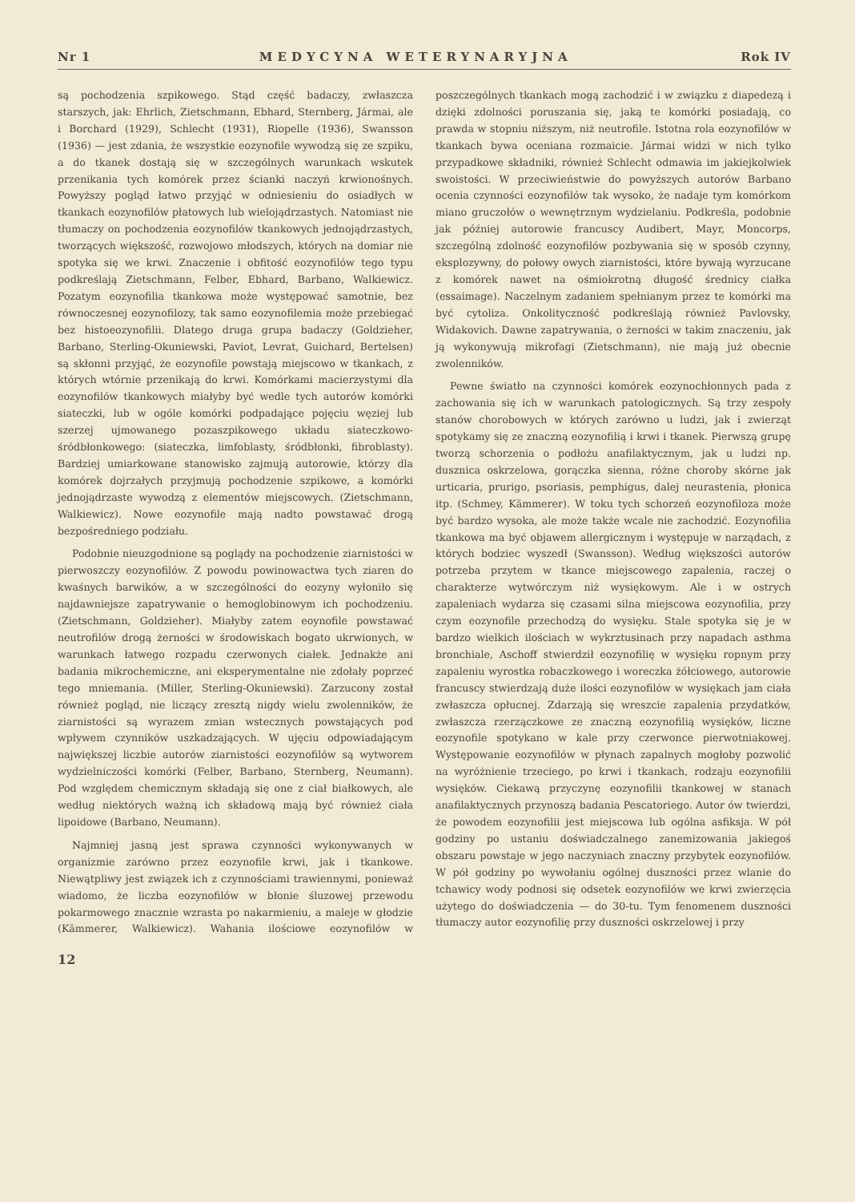Nr 1 MEDYCYNA WETERYNARYJNA Rok IV
są pochodzenia szpikowego. Stąd część badaczy, zwłaszcza starszych, jak: Ehrlich, Zietschmann, Ebhard, Sternberg, Jármai, ale i Borchard (1929), Schlecht (1931), Riopelle (1936), Swansson (1936) — jest zdania, że wszystkie eozynofile wywodzą się ze szpiku, a do tkanek dostają się w szczególnych warunkach wskutek przenikania tych komórek przez ścianki naczyń krwionośnych. Powyższy pogląd łatwo przyjąć w odniesieniu do osiadłych w tkankach eozynofilów płatowych lub wielojądrzastych. Natomiast nie tłumaczy on pochodzenia eozynofilów tkankowych jednojądrzastych, tworzących większość, rozwojowo młodszych, których na domiar nie spotyka się we krwi. Znaczenie i obfitość eozynofilów tego typu podkreślają Zietschmann, Felber, Ebhard, Barbano, Walkiewicz. Pozatym eozynofilia tkankowa może występować samotnie, bez równoczesnej eozynofilozy, tak samo eozynofilemia może przebiegać bez histoeozynofilii. Dlatego druga grupa badaczy (Goldzieher, Barbano, Sterling-Okuniewski, Paviot, Levrat, Guichard, Bertelsen) są skłonni przyjąć, że eozynofile powstają miejscowo w tkankach, z których wtórnie przenikają do krwi. Komórkami macierzystymi dla eozynofilów tkankowych miałyby być wedle tych autorów komórki siateczki, lub w ogóle komórki podpadające pojęciu węziej lub szerzej ujmowanego pozaszpikowego układu siateczkowo-śródbłonkowego: (siateczka, limfoblasty, śródbłonki, fibroblasty). Bardziej umiarkowane stanowisko zajmują autorowie, którzy dla komórek dojrzałych przyjmują pochodzenie szpikowe, a komórki jednojądrzaste wywodzą z elementów miejscowych. (Zietschmann, Walkiewicz). Nowe eozynofile mają nadto powstawać drogą bezpośredniego podziału.
Podobnie nieuzgodnione są poglądy na pochodzenie ziarnistości w pierwoszczy eozynofilów. Z powodu powinowactwa tych ziaren do kwaśnych barwików, a w szczególności do eozyny wyłoniło się najdawniejsze zapatrywanie o hemoglobinowym ich pochodzeniu. (Zietschmann, Goldzieher). Miałyby zatem eoynofile powstawać neutrofilów drogą żerności w środowiskach bogato ukrwionych, w warunkach łatwego rozpadu czerwonych ciałek. Jednakże ani badania mikrochemiczne, ani eksperymentalne nie zdołały poprzeć tego mniemania. (Miller, Sterling-Okuniewski). Zarzucony został również pogląd, nie liczący zresztą nigdy wielu zwolenników, że ziarnistości są wyrazem zmian wstecznych powstających pod wpływem czynników uszkadzających. W ujęciu odpowiadającym największej liczbie autorów ziarnistości eozynofilów są wytworem wydzielniczości komórki (Felber, Barbano, Sternberg, Neumann). Pod względem chemicznym składają się one z ciał białkowych, ale według niektórych ważną ich składową mają być również ciała lipoidowe (Barbano, Neumann).
Najmniej jasną jest sprawa czynności wykonywanych w organizmie zarówno przez eozynofile krwi, jak i tkankowe. Niewątpliwy jest związek ich z czynnościami trawiennymi, ponieważ wiadomo, że liczba eozynofilów w błonie śluzowej przewodu pokarmowego znacznie wzrasta po nakarmieniu, a maleje w głodzie (Kämmerer, Walkiewicz). Wahania ilościowe eozynofilów w poszczególnych tkankach mogą zachodzić i w związku z diapedezą i dzięki zdolności poruszania się, jaką te komórki posiadają, co prawda w stopniu niższym, niż neutrofile. Istotna rola eozynofilów w tkankach bywa oceniana rozmaicie. Jármai widzi w nich tylko przypadkowe składniki, również Schlecht odmawia im jakiejkolwiek swoistości. W przeciwieństwie do powyższych autorów Barbano ocenia czynności eozynofilów tak wysoko, że nadaje tym komórkom miano gruczołów o wewnętrznym wydzielaniu. Podkreśla, podobnie jak później autorowie francuscy Audibert, Mayr, Moncorps, szczególną zdolność eozynofilów pozbywania się w sposób czynny, eksplozywny, do połowy owych ziarnistości, które bywają wyrzucane z komórek nawet na ośmiokrotną długość średnicy ciałka (essaimage). Naczelnym zadaniem spełnianym przez te komórki ma być cytoliza. Onkolityczność podkreślają również Pavlovsky, Widakovich. Dawne zapatrywania, o żerności w takim znaczeniu, jak ją wykonywują mikrofagi (Zietschmann), nie mają już obecnie zwolenników.
Pewne światło na czynności komórek eozynochłonnych pada z zachowania się ich w warunkach patologicznych. Są trzy zespoły stanów chorobowych w których zarówno u ludzi, jak i zwierząt spotykamy się ze znaczną eozynofilią i krwi i tkanek. Pierwszą grupę tworzą schorzenia o podłożu anafilaktycznym, jak u ludzi np. dusznica oskrzelowa, gorączka sienna, różne choroby skórne jak urticaria, prurigo, psoriasis, pemphigus, dalej neurastenia, płonica itp. (Schmey, Kämmerer). W toku tych schorzeń eozynofiloza może być bardzo wysoka, ale może także wcale nie zachodzić. Eozynofilia tkankowa ma być objawem allergicznym i występuje w narządach, z których bodziec wyszedł (Swansson). Według większości autorów potrzeba przytem w tkance miejscowego zapalenia, raczej o charakterze wytwórczym niż wysiękowym. Ale i w ostrych zapaleniach wydarza się czasami silna miejscowa eozynofilia, przy czym eozynofile przechodzą do wysięku. Stale spotyka się je w bardzo wielkich ilościach w wykrztusinach przy napadach asthma bronchiale, Aschoff stwierdził eozynofilię w wysięku ropnym przy zapaleniu wyrostka robaczkowego i woreczka żółciowego, autorowie francuscy stwierdzają duże ilości eozynofilów w wysiękach jam ciała zwłaszcza opłucnej. Zdarzają się wreszcie zapalenia przydatków, zwłaszcza rzerzączkowe ze znaczną eozynofilią wysięków, liczne eozynofile spotykano w kale przy czerwonce pierwotniakowej. Występowanie eozynofilów w płynach zapalnych mogłoby pozwolić na wyróżnienie trzeciego, po krwi i tkankach, rodzaju eozynofilii wysięków. Ciekawą przyczynę eozynofilii tkankowej w stanach anafilaktycznych przynoszą badania Pescatoriego. Autor ów twierdzi, że powodem eozynofilii jest miejscowa lub ogólna asfiksja. W pół godziny po ustaniu doświadczalnego zanemizowania jakiegoś obszaru powstaje w jego naczyniach znaczny przybytek eozynofilów. W pół godziny po wywołaniu ogólnej duszności przez wlanie do tchawicy wody podnosi się odsetek eozynofilów we krwi zwierzęcia użytego do doświadczenia — do 30-tu. Tym fenomenem duszności tłumaczy autor eozynofilię przy duszności oskrzelowej i przy
12